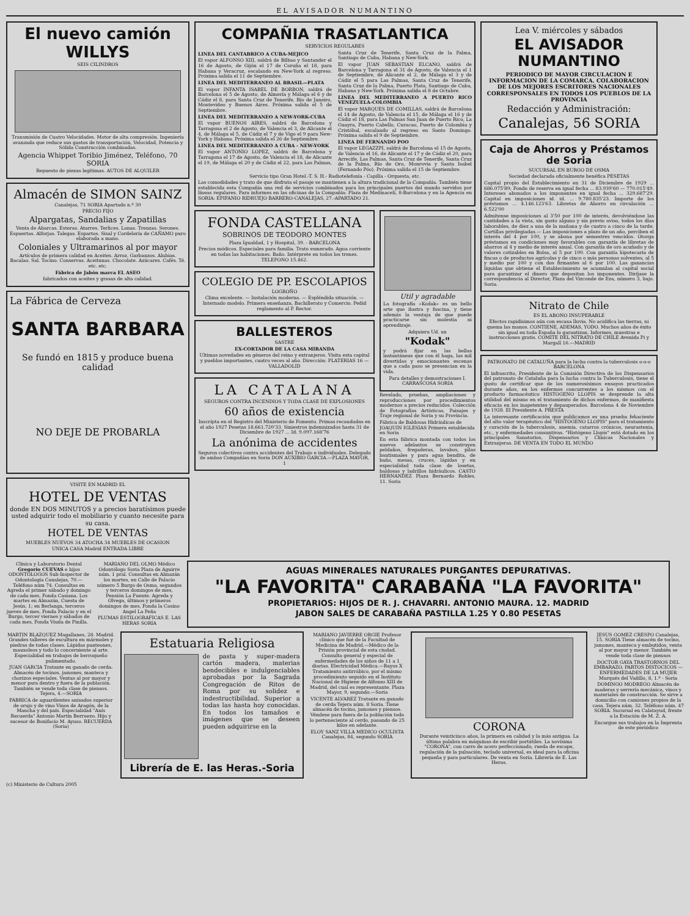EL AVISADOR NUMANTINO
El nuevo camión WILLYS
SEIS CILINDROS
Transmisión de Cuatro Velocidades. Motor de alta compresión. Ingeniería avanzada que reduce sus gastos de transportación, Velocidad, Potencia y Sólida Construcción combinadas.
Agencia Whippet Toribio Jiménez, Teléfono, 70 SORIA
Repuesto de piezas legítimas. AUTOS DE ALQUILER
Almacén de SIMON SAINZ
Canalejas, 71 SORIA Apartado n.º 30
PRECIO FIJO
Alpargatas, Sandalias y Zapatillas
Venta de Abarcas. Esteras. Atarres. Terlices. Lonas. Trenzas. Serones. Espuertas. Alforjas. Talegas. Espartos. Sisal y Cordelería de CAÑAMO puro elaborada a mano.
Coloniales y Ultramarinos al por mayor
Artículos de primera calidad en Aceites. Arroz. Garbanzos. Alubias. Bacalao. Sal. Tocino. Conservas. Aceitunas. Chocolate. Azúcares. Cafés. Té. etc. etc.
Fábrica de Jabón marca EL ASEO
fabricados con aceites y grasas de alta calidad.
La Fábrica de Cerveza
SANTA BARBARA
Se fundó en 1815 y produce buena calidad
NO DEJE DE PROBARLA
VISITE EN MADRID EL
HOTEL DE VENTAS
donde EN DOS MINUTOS y a precios baratísimos puede usted adquirir todo el mobiliario y cuanto necesite para su casa.
HOTEL DE VENTAS
MUEBLES NUEVOS 34 ATOCHA 34 MUEBLES DE OCASION
UNICA CASA Madrid ENTRADA LIBRE
COMPAÑIA TRASATLANTICA
SERVICIOS REGULARES
LINEA DEL CANTABRICO A CUBA-MEJICO
El vapor ALFONSO XIII, saldrá de Bilbao y Santander el 16 de Agosto, de Gijón el 17 de Coruña el 18, para Habana y Veracruz, escalando en New-York al regreso. Próxima salida el 11 de Septiembre.
LINEA DEL MEDITERRANEO AL BRASIL—PLATA
El vapor INFANTA ISABEL DE BORBON, saldrá de Barcelona el 5 de Agosto, de Almería y Málaga el 6 y de Cádiz el 8, para Santa Cruz de Tenerife, Río de Janeiro, Montevideo y Buenos Aires. Próxima salida el 5 de Septiembre.
LINEA DEL MEDITERRANEO A NEW-YORK-CUBA
El vapor BUENOS AIRES, saldrá de Barcelona y Tarragona el 2 de Agosto, de Valencia el 3, de Alicante el 4, de Málaga el 5, de Cádiz el 7 y de Vigo el 9 para New-York y Habana. Próxima salida el 26 de Septiembre.
LINEA DEL MEDITERRANEO A CUBA - NEW-YORK
El vapor ANTONIO LOPEZ, saldrá de Barcelona y Tarragona el 17 de Agosto, de Valencia el 18, de Alicante el 19, de Málaga el 20 y de Cádiz el 22, para Las Palmas, Santa Cruz de Tenerife, Santa Cruz de la Palma, Santiago de Cuba, Habana y New-York.
El vapor JUAN SEBASTIAN ELCANO, saldrá de Barcelona y Tarragona el 31 de Agosto, de Valencia el 1 de Septiembre, de Alicante el 2, de Málaga el 3 y de Cádiz el 5 para Las Palmas, Santa Cruz de Tenerife, Santa Cruz de la Palma, Puerto Plata, Santiago de Cuba, Habana y New-York. Próxima salida el 8 de Octubre.
LINEA DEL MEDITERRANEO A PUERTO RICO VENEZUELA-COLOMBIA
El vapor MARQUES DE COMILLAS, saldrá de Barcelona el 14 de Agosto, de Valencia el 15, de Málaga el 16 y de Cádiz el 18, para Las Palmas San Juan de Puerto Rico, La Guayra, Puerto Cabello, Curacao, Puerto de Colombia y Cristóbal, escalando al regreso en Santo Domingo. Próxima salida el 9 de Septiembre.
LINEA DE FERNANDO POO
El vapor LEGAZZPI, saldrá de Barcelona el 15 de Agosto, de Valencia el 16, de Alicante el 17 y de Cádiz el 20, para Arrecife, Las Palmas, Santa Cruz de Tenerife, Santa Cruz de la Palma, Río de Oro, Monrovia y Santa Isabel (Fernando Póo). Próxima salida el 15 de Septiembre.
Servicio tipo Gran Hotel.-T. S. H.- Radiotelefonía - Capilla - Orquesta, etc.
Las comodidades y trato de que disfruta el pasaje se mantienen a la altura tradicional de la Compañía. También tiene establecida esta Compañía una red de servicios combinados para los principales puertos del mundo servidos por líneas regulares. Para informes en las oficinas de la Compañía: Plaza de Medinaceli, 8-Barcelona y en la Agencia en SORIA: EPIFANIO RIDRUEJO BARRERO-CANALEJAS, 27.-APARTADO 21.
FONDA CASTELLANA
SOBRINOS DE TEODORO MONTES
Plaza Igualdad, 1 y Hospital, 39. - BARCELONA
Precios módicos. Especiales para familia. Trato esmerado. Agua corriente en todas las habitaciones. Baño. Intérprete en todos los trenes. TELEFONO 15.462.
COLEGIO DE PP. ESCOLAPIOS
LOGROÑO
Clima excelente. — Instalación moderna. — Espléndida situación. — Internado modelo. Primera enseñanza, Bachillerato y Comercio. Pedid reglamento al P. Rector.
BALLESTEROS
SASTRE
EX-CORTADOR DE LA CASA MIRANDA
Ultimas novedades en géneros del reino y extranjeros. Visita esta capital y pueblos importantes, cuatro veces al año. Dirección: PLATERIAS 16 — VALLADOLID
LA CATALANA
SEGUROS CONTRA INCENDIOS Y TODA CLASE DE EXPLOSIONES
60 años de existencia
Inscripta en el Registro del Ministerio de Fomento. Primas recaudadas en el año 1927 Pesetas 18.661.720'33. Siniestros indemnizados hasta 31 de Diciembre de 1927 ... Id. 9.097.168'76
La anónima de accidentes
Seguros colectivos contra accidentes del Trabajo e individuales. Delegado de ambas Compañías en Soria DON AUXIBIO GARCIA.—PLAZA MAYOR, 1
Util y agradable
La fotografía «Kodak» es un bello arte que ilustra y fascina, y tiene además la ventaja de que puede practicarse sin molestia ni aprendizaje.
Adquiera Ud. un
"Kodak"
y podrá fijar en las bellas instantáneas que con él haga, las mil divertidas y emocionantes escenas que a cada paso se presencian en la vida.
Para detalles y demostraciones I. CARRASCOSA SORIA
Revelado, pruebas, ampliaciones y reproducciones por procedimientos modernos a precios reducidos. Colección de Fotografías Artísticas, Paisajes y Traje regional de Soria y su Provincia.
Fábrica de Baldosas Hidráulicas de JOAQUIN IGLESIAS Primera establecida en Soria
En esta fábrica montada con todos los nuevos adelantos se construyen peldaños, fregaderas, lavabos, pilas bautismales y para agua bendita, de baño, mesas, cruces, lápidas y en especialidad toda clase de losetas, baldosas y ladrillos hidráulicos. CASTO HERNANDEZ Plaza Bernardo Robles, 11. Soria
Lea V. miércoles y sábados
EL AVISADOR NUMANTINO
PERIODICO DE MAYOR CIRCULACION E INFORMACION DE LA COMARCA. COLABORACION DE LOS MEJORES ESCRITORES NACIONALES CORRESPONSALES EN TODOS LOS PUEBLOS DE LA PROVINCIA
Redacción y Administración:
Canalejas, 56 SORIA
Caja de Ahorros y Préstamos de Soria
SUCURSAL EN BURGO DE OSMA
Sociedad declarada oficialmente benéfica PESETAS
Capital propio del Establecimiento en 31 de Diciembre de 1929 ... 686.075'89; Fondo de reserva en igual fecha ... 83.939'60 — 770.015'49. Intereses abonados a los imponentes en igual fecha ... 329.687'29. Capital en imposiciones id. id. ... 9.780.835'23. Importe de los préstamos ... 4.146.123'63. Libretas de Ahorro en circulación ... 6.522'00
Admítense imposiciones al 3'50 por 100 de interés, devolviéndose las cantidades a la vista, sin gasto alguno y sin previo aviso, todos los días laborables, de diez a una de la mañana y de cuatro a cinco de la tarde. Cartillas privilegiadas.— Las imposiciones a plazo de un año, perciben el interés del 4 por 100, y se abona por semestres vencidos. Otorga préstamos en condiciones muy favorables con garantía de libretas de ahorros al 4 y medio de interés anual. Con garantía de oro acuñado y de valores cotizables en Bolsa, al 5 por 100. Con garantía hipotecaria de fincas o de productos agrícolas y de cinco o más personas solventes, al 5 y medio por 100 y con dos firmantes al 6 por 100. Las ganancias líquidas que obtiene el Establecimiento se acumulan al capital social para garantizar el dinero que depositan los imponentes. Diríjase la correspondencia al Director, Plaza del Vizconde de Eza, número 3, bajo. Soria.
Nitrato de Chile
ES EL ABONO INSUPERABLE
Efectos rapidísimos aún con escasa lluvia. No acidifica las tierras, ni quema las manos. CONTIENE, ADEMAS, YODO. Muchos años de éxito sin igual en toda España lo garantizan. Informes, muestras e instrucciones gratis. COMITE DEL NITRATO DE CHILE Avenida Pi y Margall 16.—MADRID
PATRONATO DE CATALUÑA para la lucha contra la tuberculosis o-o-o BARCELONA
El infrascrito, Presidente de la Comisión Directiva de los Dispensarios del patronato de Cataluña para la lucha contra la Tuberculosis, tiene el gusto de certificar que de los numerosísimos ensayos practicados durante años, en los enfermos concurrentes a los mismos con el producto farmacéutico HISTOGENO LLOPIS se desprende la alta utilidad del mismo en el tratamiento de dichos enfermos, de manifiesta eficacia en los inapetentes y depauperados. Barcelona 4 de Noviembre de 1928. El Presidente A. PRESTA
La interesante certificación que publicamos es una prueba fehaciente del alto valor terapéutico del "HISTOGENO LLOPIS" para el tratamiento y curación de la tuberculosis, anemia, catarros crónicos, neurastenia, etc., y enfermedades consuntivas. "Histógeno Llopis" está dotado en los principales Sanatorios, Dispensarios y Clínicas Nacionales y Extranjeras. DE VENTA EN TODO EL MUNDO
Clínica y Laboratorio Dental Gregorio CUEVAS e hijos ODONTOLOGOS Sub-Inspector de Odontología Canalejas, 70.—Teléfono núm 74. Consultas en Agreda el primer sábado y domingo de cada mes, Fonda Casiana. Los martes en Almazán, Cuesta de Jesús, 1; en Berlanga, terceros jueves de mes, Fonda Palacio y en el Burgo, tercer viernes y sábados de cada mes, Fonda Viuda de Pinilla.
MARIANO DEL OLMO Médico Odontólogo Soria Plaza de Aguirre núm. 1 pral. Consultas en Almazán los martes, en Calle de Palacio número 5 Burgo de Osma, segundos y terceros domingos de mes, Pensión La Fuente. Agreda y Olvega, últimos y primeros domingos de mes, Fonda la Casino Angel La Peña
PLUMAS ESTILOGRAFICAS E. LAS HERAS SORIA
AGUAS MINERALES NATURALES PURGANTES DEPURATIVAS.
"LA FAVORITA" CARABAÑA "LA FAVORITA"
PROPIETARIOS: HIJOS DE R. J. CHAVARRI. ANTONIO MAURA. 12. MADRID
JABON SALES DE CARABAÑA PASTILLA 1.25 Y 0.80 PESETAS
MARTIN BLAZQUEZ Magallanes, 28. Madrid. Grandes talleres de escultura en mármoles y piedras de todas clases. Lápidas panteones, mausoleos y todo lo concerniente al arte. Especialidad en trabajos de berroqueño pulimentado.
JUAN GARCIA Tratante en ganado de cerda. Almacén de tocinos, jamones, manteca y chorizos especiales. Ventas al por mayor y menor para dentro y fuera de la población. También se vende toda clase de piensos. Tejera, 4.—SORIA
FABRICA de aguardientes anisados superior de orujo y de vino Vinos de Aragón, de la Mancha y del país. Especialidad "Anís Recuerda" Antonio Martín Berruezo. Hijo y sucesor de Bonifacio M. Ayuso. RECUERDA (Soria)
Estatuaria Religiosa
de pasta y super-madera cartón madera, materias bendecibles e indulgenciables aprobadas por la Sagrada Congregación de Ritos de Roma por su solidez e indestructibilidad. Superior a todas las hasta hoy conocidas. En todos los tamaños e imágenes que se deseen pueden adquirirse en la
Librería de E. las Heras.-Soria
MARIANO JAVIERRE ORGIE Profesor clínico que fué de la Facultad de Medicina de Madrid.—Médico de la Prisión provincial de esta ciudad. Consulta general y especial de enfermedades de los niños de 11 a 1 diarias. Electricidad Médica.—Rayos X Tratamiento antirrábico, por el mismo procedimiento seguido en el Instituto Nacional de Higiene de Alfonso XIII de Madrid, del cual es representante. Plaza Mayor, 9, segundo.—Soria
VICENTE ALVAREZ Tratante en ganado de cerda Tejera núm. 8 Soria. Tiene almacén de tocino, jamones y piensos. Véndese para fuera de la población todo lo perteneciente al cerdo, pasando de 25 kilos en adelante.
ELOY SANZ VILLA MEDICO OCULISTA Canalejas, 84, segundo SORIA
CORONA
Durante veinticinco años, la primera en calidad y la más antigua. La última palabra en máquinas de escribir portátiles. La novísima "CORONA", con carro de acero perfeccionado, rueda de escape, regulación de la pulsación, teclado universal, es ideal para la oficina pequeña y para particulares. De venta en Soria. Librería de E. Las Heras.
JESUS GOMEZ CRESPO Canalejas, 15. SORIA Tiene almacén de tocino, jamones, manteca y embutidos, venta al por mayor y menor. También se vende toda clase de piensos
DOCTOR GAYA TRASTORNOS DEL EMBARAZO, PARTOS DISTOCICOS — ENFERMEDADES DE LA MUJER Marqués del Vadillo, 8, 1.º - Soria
DOMINGO MODREGO Almacén de maderas y serrería mecánica, vinos y materiales de construcción. Se sirve a domicilio con camiones propios de la casa. Tejera núm. 32. Teléfono núm. 47 SORIA. Sucursal en Calatayud, frente a la Estación de M. Z. A.
Encargue sus trabajos en la Imprenta de este periódico
(c) Ministerio de Cultura 2005